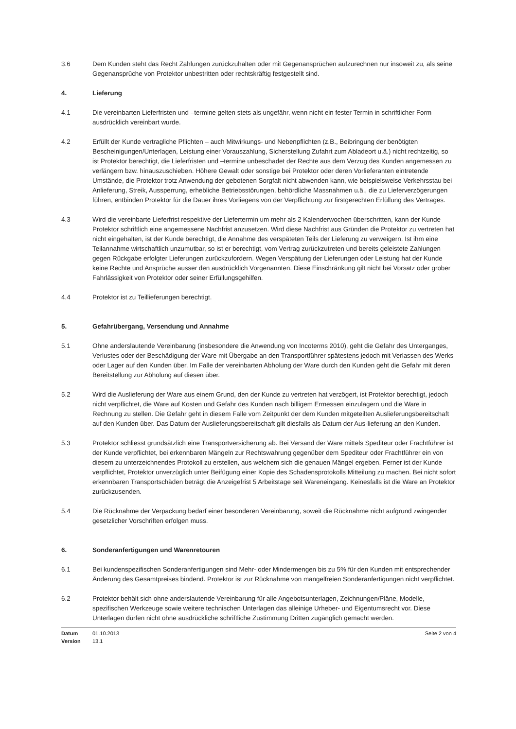3.6 Dem Kunden steht das Recht Zahlungen zurückzuhalten oder mit Gegenansprüchen aufzurechnen nur insoweit zu, als seine Gegenansprüche von Protektor unbestritten oder rechtskräftig festgestellt sind.
4. Lieferung
4.1 Die vereinbarten Lieferfristen und –termine gelten stets als ungefähr, wenn nicht ein fester Termin in schriftlicher Form ausdrücklich vereinbart wurde.
4.2 Erfüllt der Kunde vertragliche Pflichten – auch Mitwirkungs- und Nebenpflichten (z.B., Beibringung der benötigten Bescheinigungen/Unterlagen, Leistung einer Vorauszahlung, Sicherstellung Zufahrt zum Abladeort u.ä.) nicht rechtzeitig, so ist Protektor berechtigt, die Lieferfristen und –termine unbeschadet der Rechte aus dem Verzug des Kunden angemessen zu verlängern bzw. hinauszuschieben. Höhere Gewalt oder sonstige bei Protektor oder deren Vorlieferanten eintretende Umstände, die Protektor trotz Anwendung der gebotenen Sorgfalt nicht abwenden kann, wie beispielsweise Verkehrsstau bei Anlieferung, Streik, Aussperrung, erhebliche Betriebsstörungen, behördliche Massnahmen u.ä., die zu Lieferverzögerungen führen, entbinden Protektor für die Dauer ihres Vorliegens von der Verpflichtung zur firstgerechten Erfüllung des Vertrages.
4.3 Wird die vereinbarte Lieferfrist respektive der Liefertermin um mehr als 2 Kalenderwochen überschritten, kann der Kunde Protektor schriftlich eine angemessene Nachfrist anzusetzen. Wird diese Nachfrist aus Gründen die Protektor zu vertreten hat nicht eingehalten, ist der Kunde berechtigt, die Annahme des verspäteten Teils der Lieferung zu verweigern. Ist ihm eine Teilannahme wirtschaftlich unzumutbar, so ist er berechtigt, vom Vertrag zurückzutreten und bereits geleistete Zahlungen gegen Rückgabe erfolgter Lieferungen zurückzufordern. Wegen Verspätung der Lieferungen oder Leistung hat der Kunde keine Rechte und Ansprüche ausser den ausdrücklich Vorgenannten. Diese Einschränkung gilt nicht bei Vorsatz oder grober Fahrlässigkeit von Protektor oder seiner Erfüllungsgehilfen.
4.4 Protektor ist zu Teillieferungen berechtigt.
5. Gefahrübergang, Versendung und Annahme
5.1 Ohne anderslautende Vereinbarung (insbesondere die Anwendung von Incoterms 2010), geht die Gefahr des Unterganges, Verlustes oder der Beschädigung der Ware mit Übergabe an den Transportführer spätestens jedoch mit Verlassen des Werks oder Lager auf den Kunden über. Im Falle der vereinbarten Abholung der Ware durch den Kunden geht die Gefahr mit deren Bereitstellung zur Abholung auf diesen über.
5.2 Wird die Auslieferung der Ware aus einem Grund, den der Kunde zu vertreten hat verzögert, ist Protektor berechtigt, jedoch nicht verpflichtet, die Ware auf Kosten und Gefahr des Kunden nach billigem Ermessen einzulagern und die Ware in Rechnung zu stellen. Die Gefahr geht in diesem Falle vom Zeitpunkt der dem Kunden mitgeteilten Auslieferungsbereitschaft auf den Kunden über. Das Datum der Auslieferungsbereitschaft gilt diesfalls als Datum der Aus-lieferung an den Kunden.
5.3 Protektor schliesst grundsätzlich eine Transportversicherung ab. Bei Versand der Ware mittels Spediteur oder Frachtführer ist der Kunde verpflichtet, bei erkennbaren Mängeln zur Rechtswahrung gegenüber dem Spediteur oder Frachtführer ein von diesem zu unterzeichnendes Protokoll zu erstellen, aus welchem sich die genauen Mängel ergeben. Ferner ist der Kunde verpflichtet, Protektor unverzüglich unter Beifügung einer Kopie des Schadensprotokolls Mitteilung zu machen. Bei nicht sofort erkennbaren Transportschäden beträgt die Anzeigefrist 5 Arbeitstage seit Wareneingang. Keinesfalls ist die Ware an Protektor zurückzusenden.
5.4 Die Rücknahme der Verpackung bedarf einer besonderen Vereinbarung, soweit die Rücknahme nicht aufgrund zwingender gesetzlicher Vorschriften erfolgen muss.
6. Sonderanfertigungen und Warenretouren
6.1 Bei kundenspezifischen Sonderanfertigungen sind Mehr- oder Mindermengen bis zu 5% für den Kunden mit entsprechender Änderung des Gesamtpreises bindend. Protektor ist zur Rücknahme von mangelfreien Sonderanfertigungen nicht verpflichtet.
6.2 Protektor behält sich ohne anderslautende Vereinbarung für alle Angebotsunterlagen, Zeichnungen/Pläne, Modelle, spezifischen Werkzeuge sowie weitere technischen Unterlagen das alleinige Urheber- und Eigentumsrecht vor. Diese Unterlagen dürfen nicht ohne ausdrückliche schriftliche Zustimmung Dritten zugänglich gemacht werden.
Datum
Version
01.10.2013
13.1
Seite 2 von 4